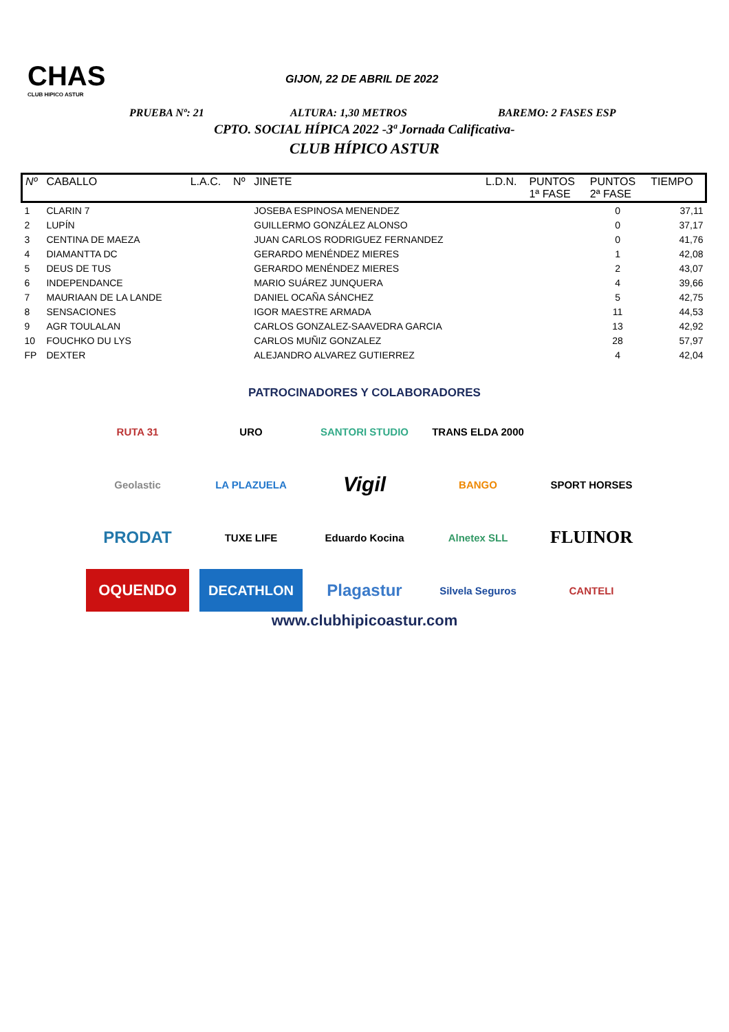CHAS
CLUB HIPICO ASTUR
GIJON, 22 DE ABRIL DE 2022
PRUEBA Nº: 21 ALTURA: 1,30 METROS BAREMO: 2 FASES ESP
CPTO. SOCIAL HÍPICA 2022 -3ª Jornada Calificativa-
CLUB HÍPICO ASTUR
| Nº | CABALLO | L.A.C. | Nº | JINETE | L.D.N. | PUNTOS 1ª FASE | PUNTOS 2ª FASE | TIEMPO |
| --- | --- | --- | --- | --- | --- | --- | --- | --- |
| 1 | CLARIN 7 | | | JOSEBA ESPINOSA MENENDEZ | | | 0 | 37,11 |
| 2 | LUPÍN | | | GUILLERMO GONZÁLEZ ALONSO | | | 0 | 37,17 |
| 3 | CENTINA DE MAEZA | | | JUAN CARLOS RODRIGUEZ FERNANDEZ | | | 0 | 41,76 |
| 4 | DIAMANTTA DC | | | GERARDO MENÉNDEZ MIERES | | | 1 | 42,08 |
| 5 | DEUS DE TUS | | | GERARDO MENÉNDEZ MIERES | | | 2 | 43,07 |
| 6 | INDEPENDANCE | | | MARIO SUÁREZ JUNQUERA | | | 4 | 39,66 |
| 7 | MAURIAAN DE LA LANDE | | | DANIEL OCAÑA SÁNCHEZ | | | 5 | 42,75 |
| 8 | SENSACIONES | | | IGOR MAESTRE ARMADA | | | 11 | 44,53 |
| 9 | AGR TOULALAN | | | CARLOS GONZALEZ-SAAVEDRA GARCIA | | | 13 | 42,92 |
| 10 | FOUCHKO DU LYS | | | CARLOS MUÑIZ GONZALEZ | | | 28 | 57,97 |
| FP | DEXTER | | | ALEJANDRO ALVAREZ GUTIERREZ | | | 4 | 42,04 |
PATROCINADORES Y COLABORADORES
RUTA 31
URO
SANTORI STUDIO
TRANS ELDA 2000
Geolastic
LA PLAZUELA
Vigil
BANGO
SPORT HORSES
PRODAT
TUXE LIFE
Eduardo Kocina
Alnetex SLL
FLUINOR
OQUENDO
DECATHLON
Plagastur
Silvela Seguros
CANTELI
www.clubhipicoastur.com